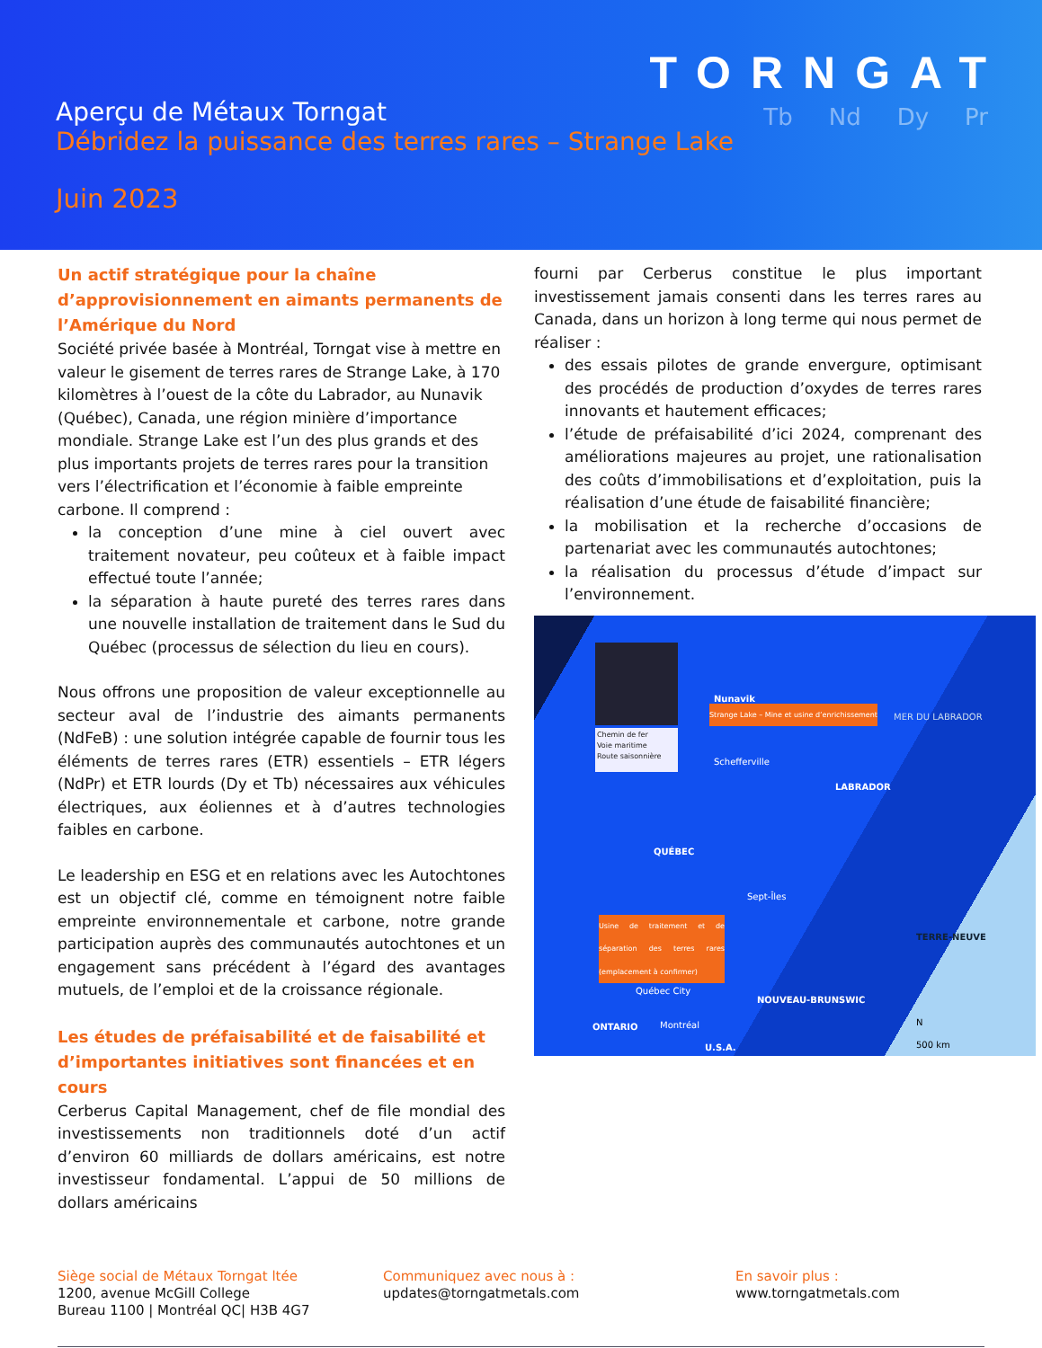TORNGAT
Tb Nd Dy Pr
Aperçu de Métaux Torngat
Débridez la puissance des terres rares – Strange Lake
Juin 2023
Un actif stratégique pour la chaîne d’approvisionnement en aimants permanents de l’Amérique du Nord
Société privée basée à Montréal, Torngat vise à mettre en valeur le gisement de terres rares de Strange Lake, à 170 kilomètres à l’ouest de la côte du Labrador, au Nunavik (Québec), Canada, une région minière d’importance mondiale. Strange Lake est l’un des plus grands et des plus importants projets de terres rares pour la transition vers l’électrification et l’économie à faible empreinte carbone. Il comprend :
la conception d’une mine à ciel ouvert avec traitement novateur, peu coûteux et à faible impact effectué toute l’année;
la séparation à haute pureté des terres rares dans une nouvelle installation de traitement dans le Sud du Québec (processus de sélection du lieu en cours).
Nous offrons une proposition de valeur exceptionnelle au secteur aval de l’industrie des aimants permanents (NdFeB) : une solution intégrée capable de fournir tous les éléments de terres rares (ETR) essentiels – ETR légers (NdPr) et ETR lourds (Dy et Tb) nécessaires aux véhicules électriques, aux éoliennes et à d’autres technologies faibles en carbone.
Le leadership en ESG et en relations avec les Autochtones est un objectif clé, comme en témoignent notre faible empreinte environnementale et carbone, notre grande participation auprès des communautés autochtones et un engagement sans précédent à l’égard des avantages mutuels, de l’emploi et de la croissance régionale.
Les études de préfaisabilité et de faisabilité et d’importantes initiatives sont financées et en cours
Cerberus Capital Management, chef de file mondial des investissements non traditionnels doté d’un actif d’environ 60 milliards de dollars américains, est notre investisseur fondamental. L’appui de 50 millions de dollars américains
fourni par Cerberus constitue le plus important investissement jamais consenti dans les terres rares au Canada, dans un horizon à long terme qui nous permet de réaliser :
des essais pilotes de grande envergure, optimisant des procédés de production d’oxydes de terres rares innovants et hautement efficaces;
l’étude de préfaisabilité d’ici 2024, comprenant des améliorations majeures au projet, une rationalisation des coûts d’immobilisations et d’exploitation, puis la réalisation d’une étude de faisabilité financière;
la mobilisation et la recherche d’occasions de partenariat avec les communautés autochtones;
la réalisation du processus d’étude d’impact sur l’environnement.
Chemin de fer
Voie maritime
Route saisonnière
Nunavik
Strange Lake – Mine et usine d’enrichissement
MER DU LABRADOR
Schefferville
LABRADOR
QUÉBEC
Sept-Îles
Usine de traitement et de séparation des terres rares (emplacement à confirmer)
TERRE-NEUVE
Québec City
NOUVEAU-BRUNSWIC
ONTARIO Montréal
U.S.A.
N
500 km
Siège social de Métaux Torngat ltée
1200, avenue McGill College
Bureau 1100 | Montréal QC| H3B 4G7
Communiquez avec nous à :
updates@torngatmetals.com
En savoir plus :
www.torngatmetals.com